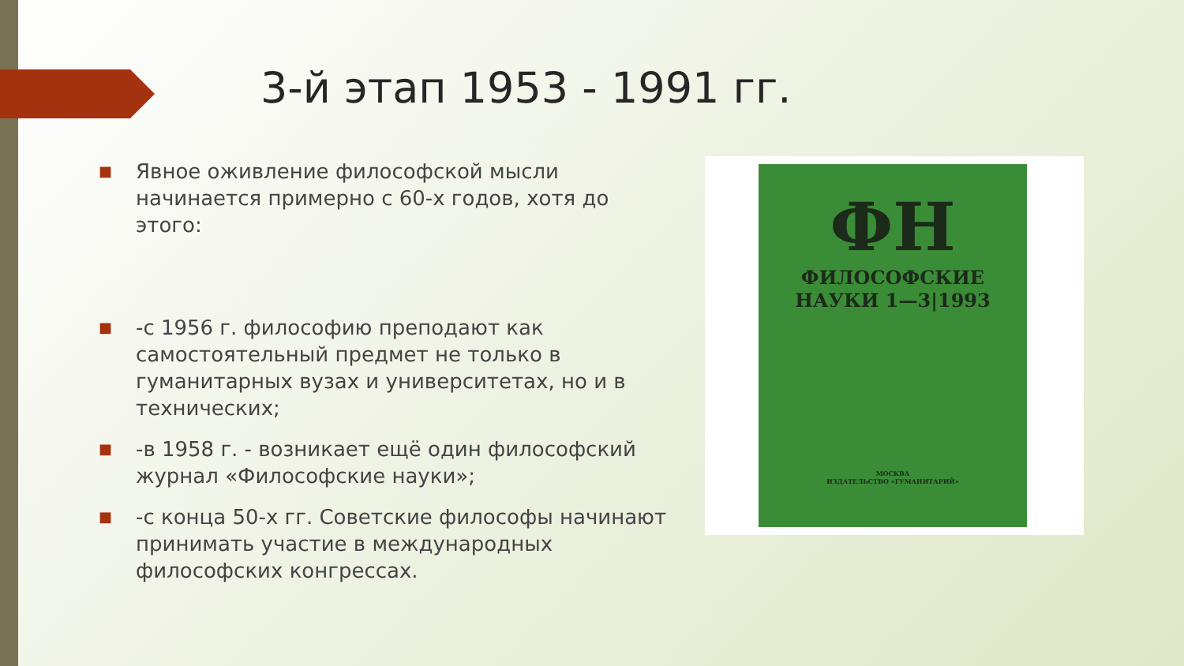3-й этап 1953 - 1991 гг.
■ Явное оживление философской мысли начинается примерно с 60-х годов, хотя до этого:
■ -с 1956 г. философию преподают как самостоятельный предмет не только в гуманитарных вузах и университетах, но и в технических;
■ -в 1958 г. - возникает ещё один философский журнал «Философские науки»;
■ -с конца 50-х гг. Советские философы начинают принимать участие в международных философских конгрессах.
ФН
ФИЛОСОФСКИЕ
НАУКИ 1—3|1993
МОСКВА
ИЗДАТЕЛЬСТВО «ГУМАНИТАРИЙ»